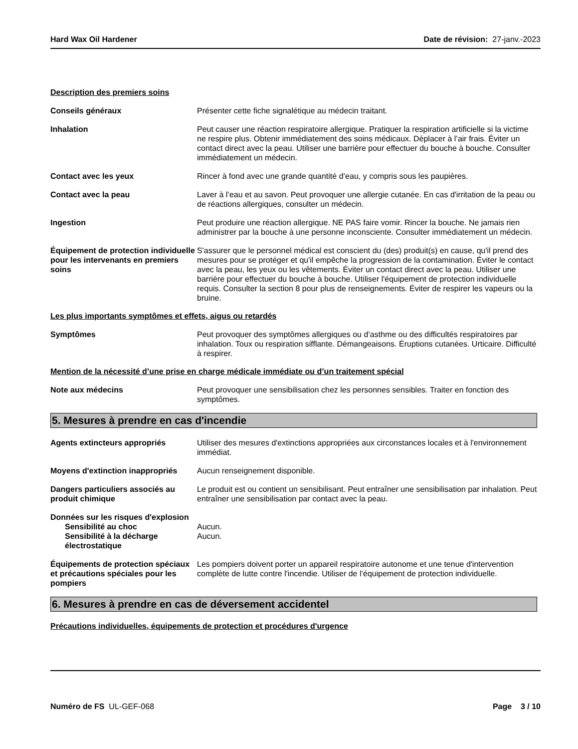Hard Wax Oil Hardener Date de révision: 27-janv.-2023
Description des premiers soins
Conseils généraux Présenter cette fiche signalétique au médecin traitant.
Inhalation Peut causer une réaction respiratoire allergique. Pratiquer la respiration artificielle si la victime ne respire plus. Obtenir immédiatement des soins médicaux. Déplacer à l’air frais. Éviter un contact direct avec la peau. Utiliser une barrière pour effectuer du bouche à bouche. Consulter immédiatement un médecin.
Contact avec les yeux Rincer à fond avec une grande quantité d’eau, y compris sous les paupières.
Contact avec la peau Laver à l’eau et au savon. Peut provoquer une allergie cutanée. En cas d'irritation de la peau ou de réactions allergiques, consulter un médecin.
Ingestion Peut produire une réaction allergique. NE PAS faire vomir. Rincer la bouche. Ne jamais rien administrer par la bouche à une personne inconsciente. Consulter immédiatement un médecin.
Équipement de protection individuelle pour les intervenants en premiers soins
S'assurer que le personnel médical est conscient du (des) produit(s) en cause, qu'il prend des mesures pour se protéger et qu'il empêche la progression de la contamination. Éviter le contact avec la peau, les yeux ou les vêtements. Éviter un contact direct avec la peau. Utiliser une barrière pour effectuer du bouche à bouche. Utiliser l'équipement de protection individuelle requis. Consulter la section 8 pour plus de renseignements. Éviter de respirer les vapeurs ou la bruine.
Les plus importants symptômes et effets, aigus ou retardés
Symptômes Peut provoquer des symptômes allergiques ou d’asthme ou des difficultés respiratoires par inhalation. Toux ou respiration sifflante. Démangeaisons. Éruptions cutanées. Urticaire. Difficulté à respirer.
Mention de la nécessité d’une prise en charge médicale immédiate ou d’un traitement spécial
Note aux médecins Peut provoquer une sensibilisation chez les personnes sensibles. Traiter en fonction des symptômes.
5. Mesures à prendre en cas d'incendie
Agents extincteurs appropriés Utiliser des mesures d'extinctions appropriées aux circonstances locales et à l'environnement immédiat.
Moyens d'extinction inappropriés
Aucun renseignement disponible.
Dangers particuliers associés au produit chimique
Le produit est ou contient un sensibilisant. Peut entraîner une sensibilisation par inhalation. Peut entraîner une sensibilisation par contact avec la peau.
Données sur les risques d'explosion
Sensibilité au choc Aucun.
Sensibilité à la décharge électrostatique
Aucun.
Équipements de protection spéciaux et précautions spéciales pour les pompiers
Les pompiers doivent porter un appareil respiratoire autonome et une tenue d'intervention complète de lutte contre l'incendie. Utiliser de l’équipement de protection individuelle.
6. Mesures à prendre en cas de déversement accidentel
Précautions individuelles, équipements de protection et procédures d'urgence
Numéro de FS UL-GEF-068 Page 3 / 10